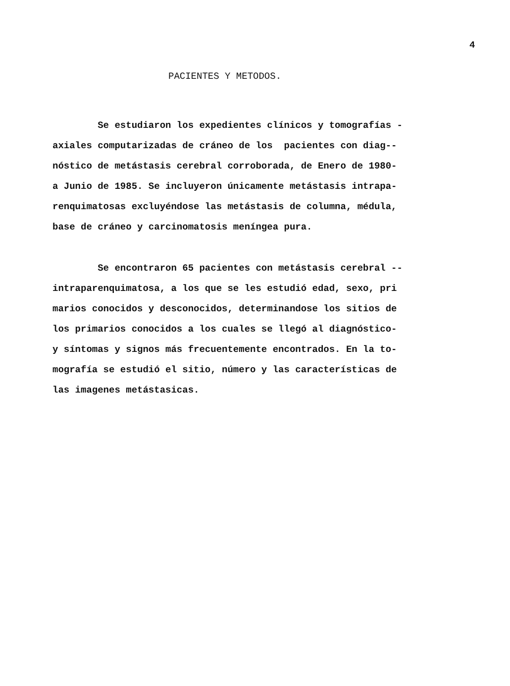4
PACIENTES Y METODOS.
Se estudiaron los expedientes clínicos y tomografías - axiales computarizadas de cráneo de los pacientes con diag-- nóstico de metástasis cerebral corroborada, de Enero de 1980- a Junio de 1985. Se incluyeron únicamente metástasis intrapa- renquimatosas excluyéndose las metástasis de columna, médula, base de cráneo y carcinomatosis meníngea pura.
Se encontraron 65 pacientes con metástasis cerebral -- intraparenquimatosa, a los que se les estudió edad, sexo, pri marios conocidos y desconocidos, determinandose los sitios de los primarios conocidos a los cuales se llegó al diagnóstico- y síntomas y signos más frecuentemente encontrados. En la to- mografía se estudió el sitio, número y las características de las imagenes metástasicas.